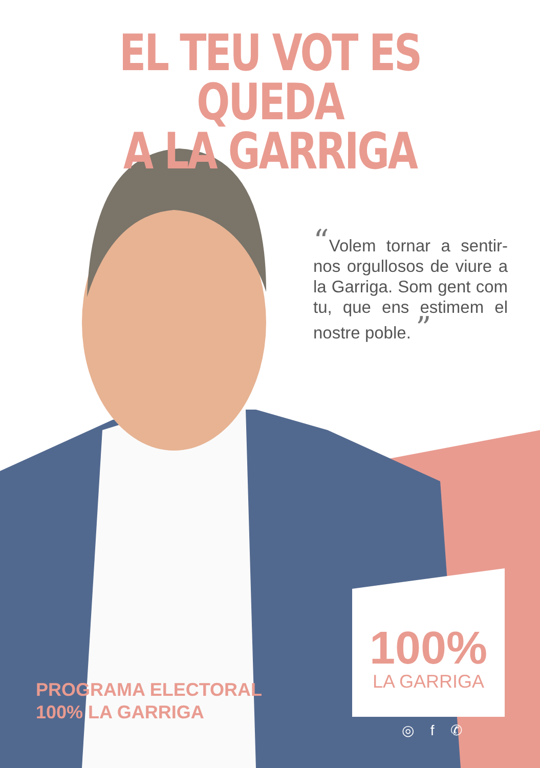EL TEU VOT ES QUEDA
A LA GARRIGA
“Volem tornar a sentir-nos orgullosos de viure a la Garriga. Som gent com tu, que ens estimem el nostre poble. ”
PROGRAMA ELECTORAL
100% LA GARRIGA
100%
LA GARRIGA
◎ f ✆